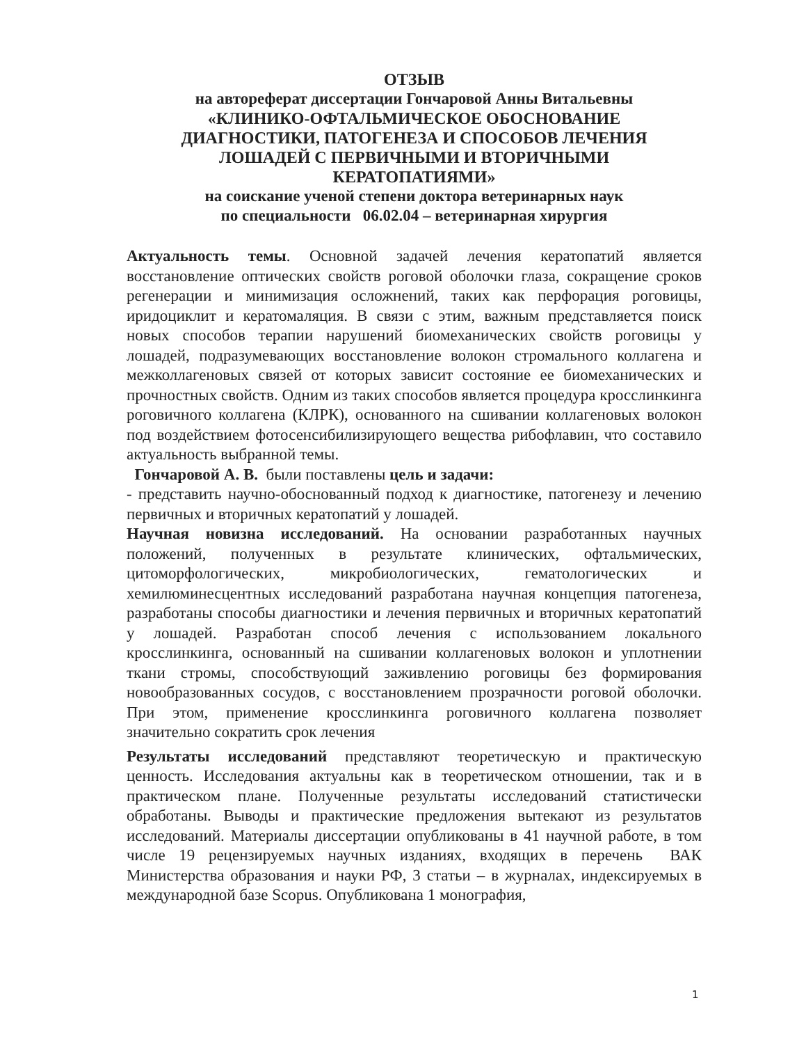ОТЗЫВ
на автореферат диссертации Гончаровой Анны Витальевны
«КЛИНИКО-ОФТАЛЬМИЧЕСКОЕ ОБОСНОВАНИЕ
ДИАГНОСТИКИ, ПАТОГЕНЕЗА И СПОСОБОВ ЛЕЧЕНИЯ
ЛОШАДЕЙ С ПЕРВИЧНЫМИ И ВТОРИЧНЫМИ
КЕРАТОПАТИЯМИ»
на соискание ученой степени доктора ветеринарных наук
по специальности 06.02.04 – ветеринарная хирургия
Актуальность темы. Основной задачей лечения кератопатий является восстановление оптических свойств роговой оболочки глаза, сокращение сроков регенерации и минимизация осложнений, таких как перфорация роговицы, иридоциклит и кератомаляция. В связи с этим, важным представляется поиск новых способов терапии нарушений биомеханических свойств роговицы у лошадей, подразумевающих восстановление волокон стромального коллагена и межколлагеновых связей от которых зависит состояние ее биомеханических и прочностных свойств. Одним из таких способов является процедура кросслинкинга роговичного коллагена (КЛРК), основанного на сшивании коллагеновых волокон под воздействием фотосенсибилизирующего вещества рибофлавин, что составило актуальность выбранной темы.
Гончаровой А. В. были поставлены цель и задачи:
- представить научно-обоснованный подход к диагностике, патогенезу и лечению первичных и вторичных кератопатий у лошадей.
Научная новизна исследований. На основании разработанных научных положений, полученных в результате клинических, офтальмических, цитоморфологических, микробиологических, гематологических и хемилюминесцентных исследований разработана научная концепция патогенеза, разработаны способы диагностики и лечения первичных и вторичных кератопатий у лошадей. Разработан способ лечения с использованием локального кросслинкинга, основанный на сшивании коллагеновых волокон и уплотнении ткани стромы, способствующий заживлению роговицы без формирования новообразованных сосудов, с восстановлением прозрачности роговой оболочки. При этом, применение кросслинкинга роговичного коллагена позволяет значительно сократить срок лечения
Результаты исследований представляют теоретическую и практическую ценность. Исследования актуальны как в теоретическом отношении, так и в практическом плане. Полученные результаты исследований статистически обработаны. Выводы и практические предложения вытекают из результатов исследований. Материалы диссертации опубликованы в 41 научной работе, в том числе 19 рецензируемых научных изданиях, входящих в перечень ВАК Министерства образования и науки РФ, 3 статьи – в журналах, индексируемых в международной базе Scopus. Опубликована 1 монография,
1